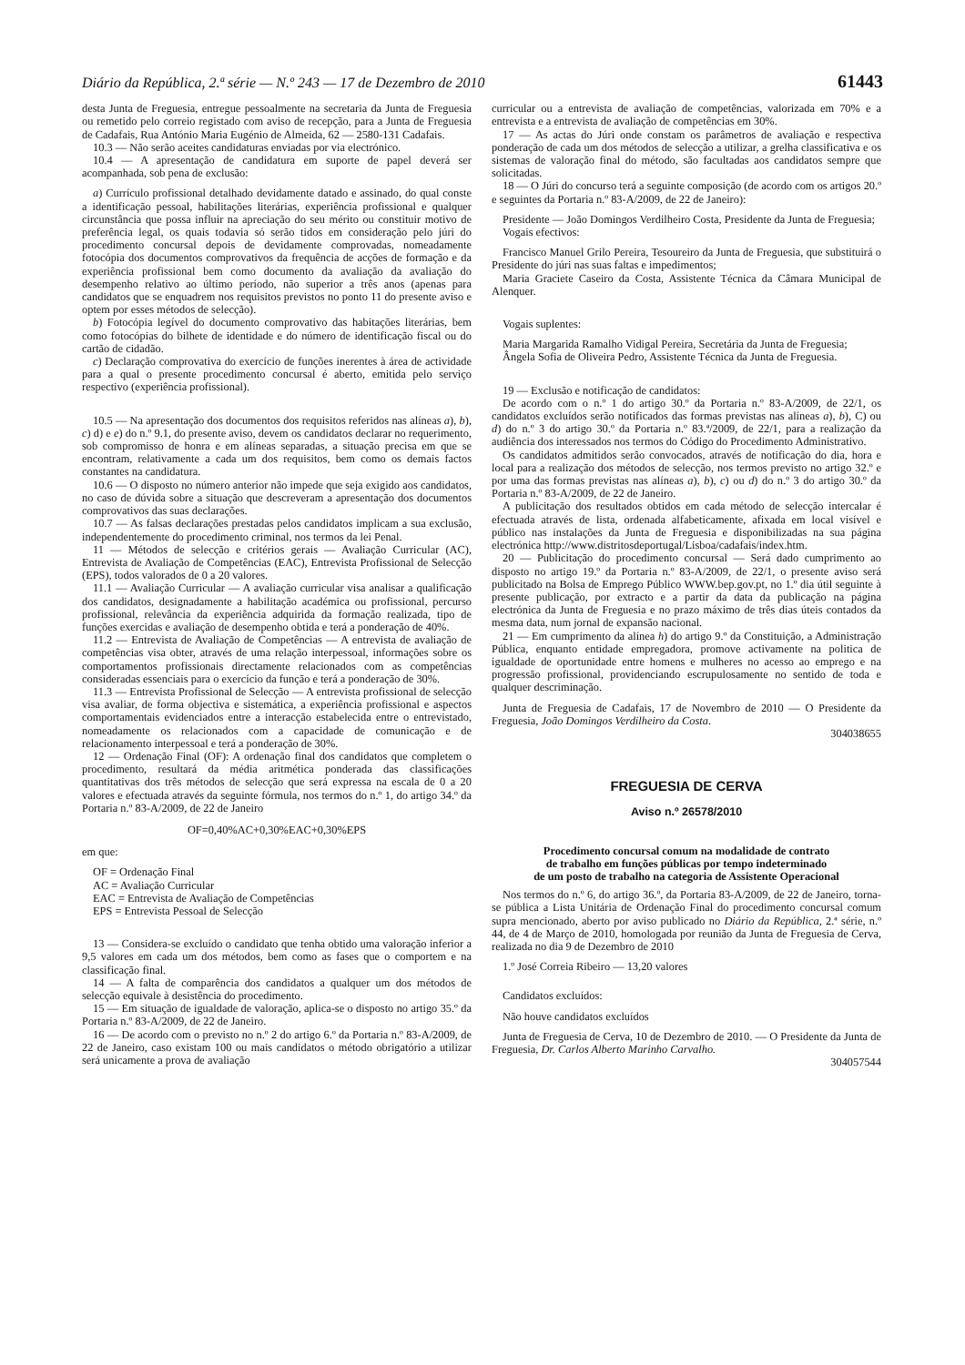Diário da República, 2.ª série — N.º 243 — 17 de Dezembro de 2010 61443
desta Junta de Freguesia, entregue pessoalmente na secretaria da Junta de Freguesia ou remetido pelo correio registado com aviso de recepção, para a Junta de Freguesia de Cadafais, Rua António Maria Eugénio de Almeida, 62 — 2580-131 Cadafais.
10.3 — Não serão aceites candidaturas enviadas por via electrónico.
10.4 — A apresentação de candidatura em suporte de papel deverá ser acompanhada, sob pena de exclusão:
a) Currículo profissional detalhado devidamente datado e assinado, do qual conste a identificação pessoal, habilitações literárias, experiência profissional e qualquer circunstância que possa influir na apreciação do seu mérito ou constituir motivo de preferência legal, os quais todavia só serão tidos em consideração pelo júri do procedimento concursal depois de devidamente comprovadas, nomeadamente fotocópia dos documentos comprovativos da frequência de acções de formação e da experiência profissional bem como documento da avaliação da avaliação do desempenho relativo ao último período, não superior a três anos (apenas para candidatos que se enquadrem nos requisitos previstos no ponto 11 do presente aviso e optem por esses métodos de selecção).
b) Fotocópia legível do documento comprovativo das habitações literárias, bem como fotocópias do bilhete de identidade e do número de identificação fiscal ou do cartão de cidadão.
c) Declaração comprovativa do exercício de funções inerentes à área de actividade para a qual o presente procedimento concursal é aberto, emitida pelo serviço respectivo (experiência profissional).
10.5 — Na apresentação dos documentos dos requisitos referidos nas alíneas a), b), c) d) e e) do n.º 9.1, do presente aviso, devem os candidatos declarar no requerimento, sob compromisso de honra e em alíneas separadas, a situação precisa em que se encontram, relativamente a cada um dos requisitos, bem como os demais factos constantes na candidatura.
10.6 — O disposto no número anterior não impede que seja exigido aos candidatos, no caso de dúvida sobre a situação que descreveram a apresentação dos documentos comprovativos das suas declarações.
10.7 — As falsas declarações prestadas pelos candidatos implicam a sua exclusão, independentemente do procedimento criminal, nos termos da lei Penal.
11 — Métodos de selecção e critérios gerais — Avaliação Curricular (AC), Entrevista de Avaliação de Competências (EAC), Entrevista Profissional de Selecção (EPS), todos valorados de 0 a 20 valores.
11.1 — Avaliação Curricular — A avaliação curricular visa analisar a qualificação dos candidatos, designadamente a habilitação académica ou profissional, percurso profissional, relevância da experiência adquirida da formação realizada, tipo de funções exercidas e avaliação de desempenho obtida e terá a ponderação de 40%.
11.2 — Entrevista de Avaliação de Competências — A entrevista de avaliação de competências visa obter, através de uma relação interpessoal, informações sobre os comportamentos profissionais directamente relacionados com as competências consideradas essenciais para o exercício da função e terá a ponderação de 30%.
11.3 — Entrevista Profissional de Selecção — A entrevista profissional de selecção visa avaliar, de forma objectiva e sistemática, a experiência profissional e aspectos comportamentais evidenciados entre a interacção estabelecida entre o entrevistado, nomeadamente os relacionados com a capacidade de comunicação e de relacionamento interpessoal e terá a ponderação de 30%.
12 — Ordenação Final (OF): A ordenação final dos candidatos que completem o procedimento, resultará da média aritmética ponderada das classificações quantitativas dos três métodos de selecção que será expressa na escala de 0 a 20 valores e efectuada através da seguinte fórmula, nos termos do n.º 1, do artigo 34.º da Portaria n.º 83-A/2009, de 22 de Janeiro
OF=0,40%AC+0,30%EAC+0,30%EPS
em que:
OF = Ordenação Final
AC = Avaliação Curricular
EAC = Entrevista de Avaliação de Competências
EPS = Entrevista Pessoal de Selecção
13 — Considera-se excluído o candidato que tenha obtido uma valoração inferior a 9,5 valores em cada um dos métodos, bem como as fases que o comportem e na classificação final.
14 — A falta de comparência dos candidatos a qualquer um dos métodos de selecção equivale à desistência do procedimento.
15 — Em situação de igualdade de valoração, aplica-se o disposto no artigo 35.º da Portaria n.º 83-A/2009, de 22 de Janeiro.
16 — De acordo com o previsto no n.º 2 do artigo 6.º da Portaria n.º 83-A/2009, de 22 de Janeiro, caso existam 100 ou mais candidatos o método obrigatório a utilizar será unicamente a prova de avaliação
curricular ou a entrevista de avaliação de competências, valorizada em 70% e a entrevista e a entrevista de avaliação de competências em 30%.
17 — As actas do Júri onde constam os parâmetros de avaliação e respectiva ponderação de cada um dos métodos de selecção a utilizar, a grelha classificativa e os sistemas de valoração final do método, são facultadas aos candidatos sempre que solicitadas.
18 — O Júri do concurso terá a seguinte composição (de acordo com os artigos 20.º e seguintes da Portaria n.º 83-A/2009, de 22 de Janeiro):
Presidente — João Domingos Verdilheiro Costa, Presidente da Junta de Freguesia;
Vogais efectivos:
Francisco Manuel Grilo Pereira, Tesoureiro da Junta de Freguesia, que substituirá o Presidente do júri nas suas faltas e impedimentos;
Maria Graciete Caseiro da Costa, Assistente Técnica da Câmara Municipal de Alenquer.
Vogais suplentes:
Maria Margarida Ramalho Vidigal Pereira, Secretária da Junta de Freguesia;
Ângela Sofia de Oliveira Pedro, Assistente Técnica da Junta de Freguesia.
19 — Exclusão e notificação de candidatos:
De acordo com o n.º 1 do artigo 30.º da Portaria n.º 83-A/2009, de 22/1, os candidatos excluídos serão notificados das formas previstas nas alíneas a), b), C) ou d) do n.º 3 do artigo 30.º da Portaria n.º 83.ª/2009, de 22/1, para a realização da audiência dos interessados nos termos do Código do Procedimento Administrativo.
Os candidatos admitidos serão convocados, através de notificação do dia, hora e local para a realização dos métodos de selecção, nos termos previsto no artigo 32.º e por uma das formas previstas nas alíneas a), b), c) ou d) do n.º 3 do artigo 30.º da Portaria n.º 83-A/2009, de 22 de Janeiro.
A publicitação dos resultados obtidos em cada método de selecção intercalar é efectuada através de lista, ordenada alfabeticamente, afixada em local visível e público nas instalações da Junta de Freguesia e disponibilizadas na sua página electrónica http://www.distritosdeportugal/Lisboa/cadafais/index.htm.
20 — Publicitação do procedimento concursal — Será dado cumprimento ao disposto no artigo 19.º da Portaria n.º 83-A/2009, de 22/1, o presente aviso será publicitado na Bolsa de Emprego Público WWW.bep.gov.pt, no 1.º dia útil seguinte à presente publicação, por extracto e a partir da data da publicação na página electrónica da Junta de Freguesia e no prazo máximo de três dias úteis contados da mesma data, num jornal de expansão nacional.
21 — Em cumprimento da alínea h) do artigo 9.º da Constituição, a Administração Pública, enquanto entidade empregadora, promove activamente na politica de igualdade de oportunidade entre homens e mulheres no acesso ao emprego e na progressão profissional, providenciando escrupulosamente no sentido de toda e qualquer descriminação.
Junta de Freguesia de Cadafais, 17 de Novembro de 2010 — O Presidente da Freguesia, João Domingos Verdilheiro da Costa.
304038655
FREGUESIA DE CERVA
Aviso n.º 26578/2010
Procedimento concursal comum na modalidade de contrato
de trabalho em funções públicas por tempo indeterminado
de um posto de trabalho na categoria de Assistente Operacional
Nos termos do n.º 6, do artigo 36.º, da Portaria 83-A/2009, de 22 de Janeiro, torna-se pública a Lista Unitária de Ordenação Final do procedimento concursal comum supra mencionado, aberto por aviso publicado no Diário da República, 2.ª série, n.º 44, de 4 de Março de 2010, homologada por reunião da Junta de Freguesia de Cerva, realizada no dia 9 de Dezembro de 2010
1.º José Correia Ribeiro — 13,20 valores
Candidatos excluídos:
Não houve candidatos excluídos
Junta de Freguesia de Cerva, 10 de Dezembro de 2010. — O Presidente da Junta de Freguesia, Dr. Carlos Alberto Marinho Carvalho.
304057544